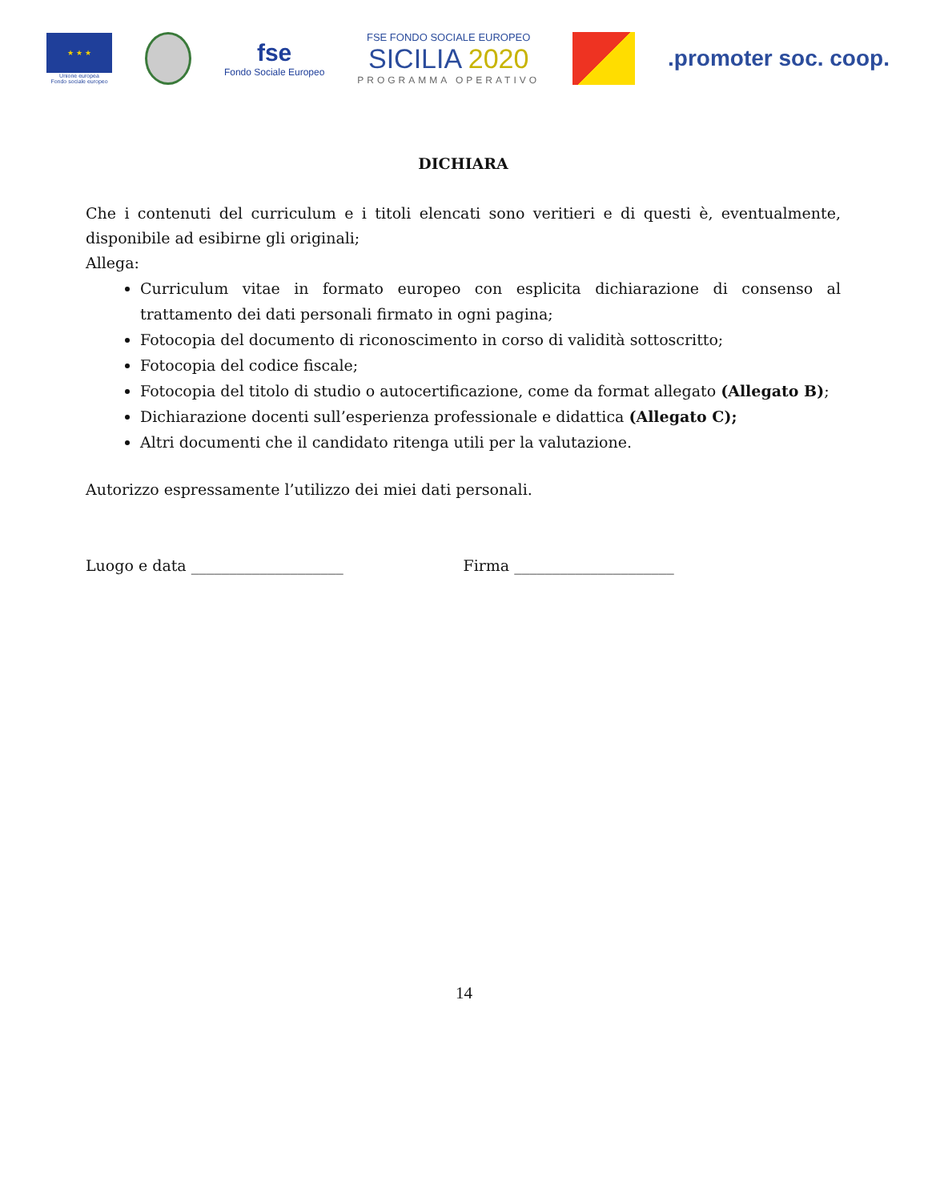★ ★ ★
Unione europea
Fondo sociale europeo
fse
Fondo Sociale Europeo
FSE FONDO SOCIALE EUROPEO
SICILIA 2020
PROGRAMMA OPERATIVO
.promoter soc. coop.
DICHIARA
Che i contenuti del curriculum e i titoli elencati sono veritieri e di questi è, eventualmente, disponibile ad esibirne gli originali;
Allega:
Curriculum vitae in formato europeo con esplicita dichiarazione di consenso al trattamento dei dati personali firmato in ogni pagina;
Fotocopia del documento di riconoscimento in corso di validità sottoscritto;
Fotocopia del codice fiscale;
Fotocopia del titolo di studio o autocertificazione, come da format allegato (Allegato B);
Dichiarazione docenti sull’esperienza professionale e didattica (Allegato C);
Altri documenti che il candidato ritenga utili per la valutazione.
Autorizzo espressamente l’utilizzo dei miei dati personali.
Luogo e data ____________________ Firma _____________________
14